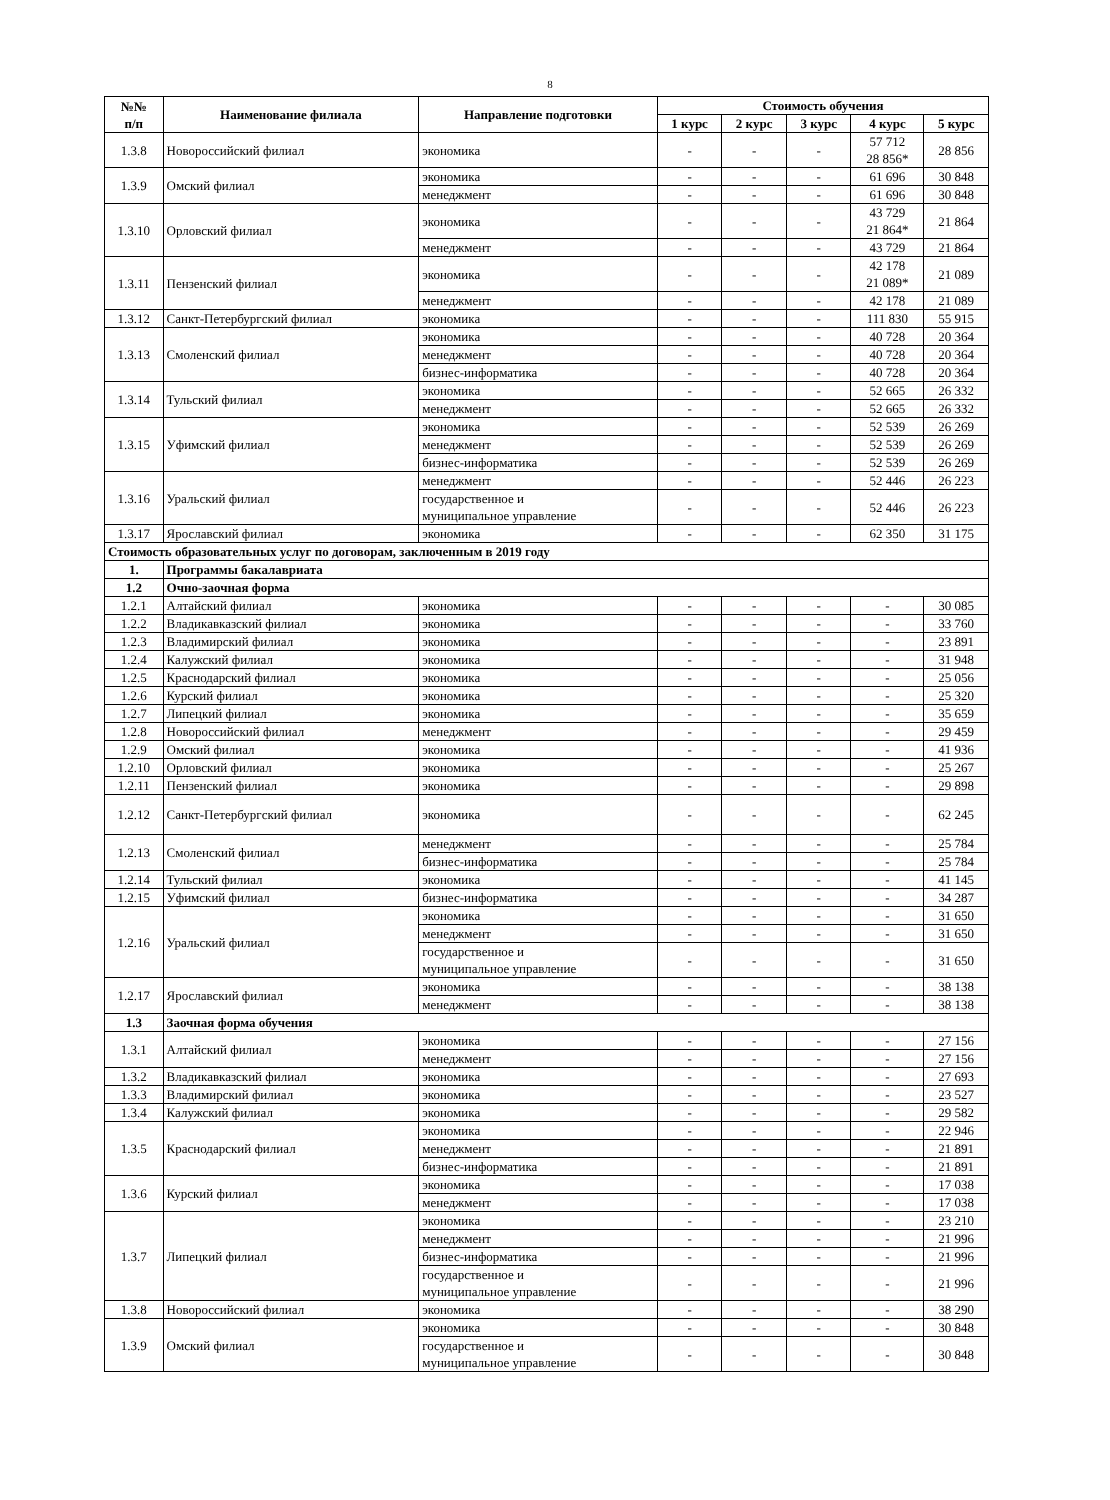8
| №№ п/п | Наименование филиала | Направление подготовки | Стоимость обучения | | | | |
| --- | --- | --- | --- | --- | --- | --- | --- |
| | | | 1 курс | 2 курс | 3 курс | 4 курс | 5 курс |
| 1.3.8 | Новороссийский филиал | экономика | - | - | - | 57 712 28 856* | 28 856 |
| 1.3.9 | Омский филиал | экономика | - | - | - | 61 696 | 30 848 |
| | | менеджмент | - | - | - | 61 696 | 30 848 |
| 1.3.10 | Орловский филиал | экономика | - | - | - | 43 729 21 864* | 21 864 |
| | | менеджмент | - | - | - | 43 729 | 21 864 |
| 1.3.11 | Пензенский филиал | экономика | - | - | - | 42 178 21 089* | 21 089 |
| | | менеджмент | - | - | - | 42 178 | 21 089 |
| 1.3.12 | Санкт-Петербургский филиал | экономика | - | - | - | 111 830 | 55 915 |
| 1.3.13 | Смоленский филиал | экономика | - | - | - | 40 728 | 20 364 |
| | | менеджмент | - | - | - | 40 728 | 20 364 |
| | | бизнес-информатика | - | - | - | 40 728 | 20 364 |
| 1.3.14 | Тульский филиал | экономика | - | - | - | 52 665 | 26 332 |
| | | менеджмент | - | - | - | 52 665 | 26 332 |
| 1.3.15 | Уфимский филиал | экономика | - | - | - | 52 539 | 26 269 |
| | | менеджмент | - | - | - | 52 539 | 26 269 |
| | | бизнес-информатика | - | - | - | 52 539 | 26 269 |
| 1.3.16 | Уральский филиал | менеджмент | - | - | - | 52 446 | 26 223 |
| | | государственное и муниципальное управление | - | - | - | 52 446 | 26 223 |
| 1.3.17 | Ярославский филиал | экономика | - | - | - | 62 350 | 31 175 |
| Стоимость образовательных услуг по договорам, заключенным в 2019 году | | | | | | | |
| 1. | Программы бакалавриата | | | | | | |
| 1.2 | Очно-заочная форма | | | | | | |
| 1.2.1 | Алтайский филиал | экономика | - | - | - | - | 30 085 |
| 1.2.2 | Владикавказский филиал | экономика | - | - | - | - | 33 760 |
| 1.2.3 | Владимирский филиал | экономика | - | - | - | - | 23 891 |
| 1.2.4 | Калужский филиал | экономика | - | - | - | - | 31 948 |
| 1.2.5 | Краснодарский филиал | экономика | - | - | - | - | 25 056 |
| 1.2.6 | Курский филиал | экономика | - | - | - | - | 25 320 |
| 1.2.7 | Липецкий филиал | экономика | - | - | - | - | 35 659 |
| 1.2.8 | Новороссийский филиал | менеджмент | - | - | - | - | 29 459 |
| 1.2.9 | Омский филиал | экономика | - | - | - | - | 41 936 |
| 1.2.10 | Орловский филиал | экономика | - | - | - | - | 25 267 |
| 1.2.11 | Пензенский филиал | экономика | - | - | - | - | 29 898 |
| 1.2.12 | Санкт-Петербургский филиал | экономика | - | - | - | - | 62 245 |
| 1.2.13 | Смоленский филиал | менеджмент | - | - | - | - | 25 784 |
| | | бизнес-информатика | - | - | - | - | 25 784 |
| 1.2.14 | Тульский филиал | экономика | - | - | - | - | 41 145 |
| 1.2.15 | Уфимский филиал | бизнес-информатика | - | - | - | - | 34 287 |
| 1.2.16 | Уральский филиал | экономика | - | - | - | - | 31 650 |
| | | менеджмент | - | - | - | - | 31 650 |
| | | государственное и муниципальное управление | - | - | - | - | 31 650 |
| 1.2.17 | Ярославский филиал | экономика | - | - | - | - | 38 138 |
| | | менеджмент | - | - | - | - | 38 138 |
| 1.3 | Заочная форма обучения | | | | | | |
| 1.3.1 | Алтайский филиал | экономика | - | - | - | - | 27 156 |
| | | менеджмент | - | - | - | - | 27 156 |
| 1.3.2 | Владикавказский филиал | экономика | - | - | - | - | 27 693 |
| 1.3.3 | Владимирский филиал | экономика | - | - | - | - | 23 527 |
| 1.3.4 | Калужский филиал | экономика | - | - | - | - | 29 582 |
| 1.3.5 | Краснодарский филиал | экономика | - | - | - | - | 22 946 |
| | | менеджмент | - | - | - | - | 21 891 |
| | | бизнес-информатика | - | - | - | - | 21 891 |
| 1.3.6 | Курский филиал | экономика | - | - | - | - | 17 038 |
| | | менеджмент | - | - | - | - | 17 038 |
| 1.3.7 | Липецкий филиал | экономика | - | - | - | - | 23 210 |
| | | менеджмент | - | - | - | - | 21 996 |
| | | бизнес-информатика | - | - | - | - | 21 996 |
| | | государственное и муниципальное управление | - | - | - | - | 21 996 |
| 1.3.8 | Новороссийский филиал | экономика | - | - | - | - | 38 290 |
| 1.3.9 | Омский филиал | экономика | - | - | - | - | 30 848 |
| | | государственное и муниципальное управление | - | - | - | - | 30 848 |